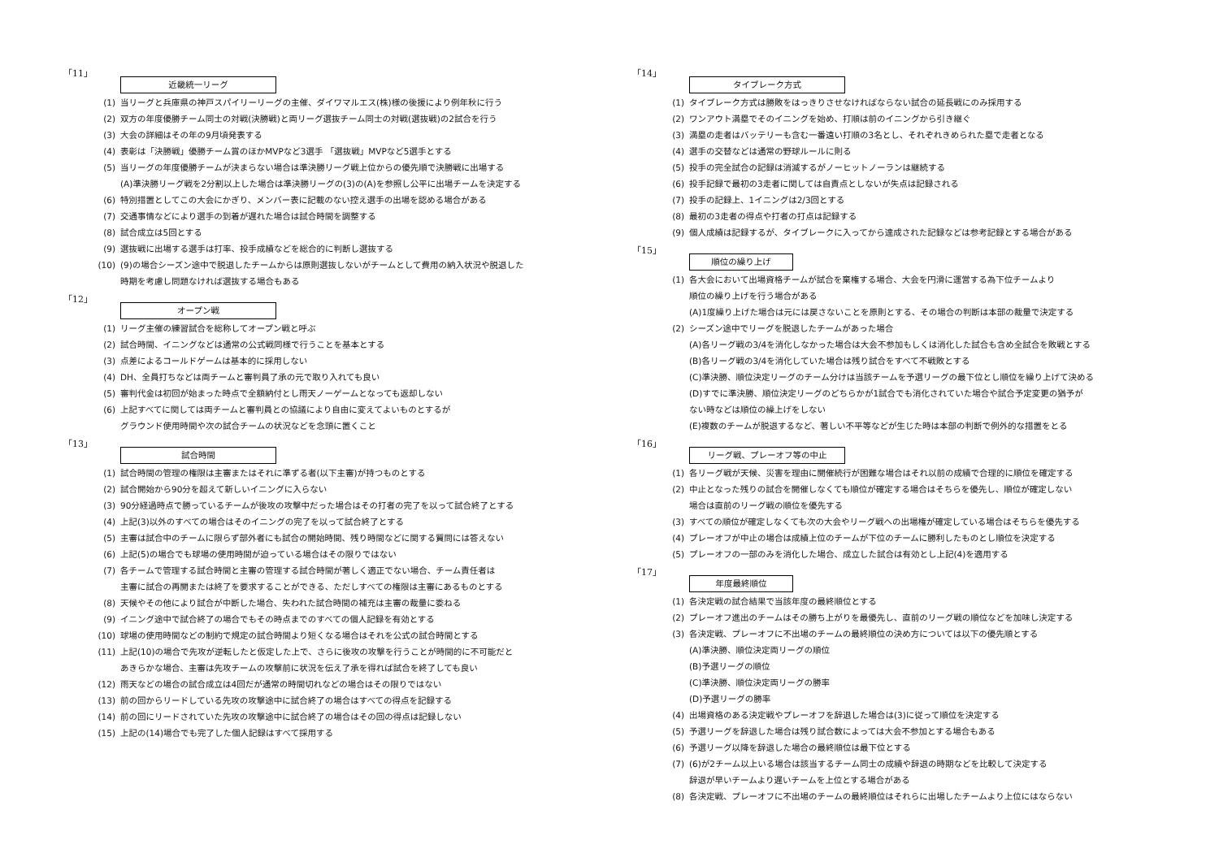「11」
近畿統一リーグ
(1) 当リーグと兵庫県の神戸スパイリーリーグの主催、ダイワマルエス(株)様の後援により例年秋に行う
(2) 双方の年度優勝チーム同士の対戦(決勝戦)と両リーグ選抜チーム同士の対戦(選抜戦)の2試合を行う
(3) 大会の詳細はその年の9月頃発表する
(4) 表彰は「決勝戦」優勝チーム賞のほかMVPなど3選手 「選抜戦」MVPなど5選手とする
(5) 当リーグの年度優勝チームが決まらない場合は準決勝リーグ戦上位からの優先順で決勝戦に出場する
(A)準決勝リーグ戦を2分割以上した場合は準決勝リーグの(3)の(A)を参照し公平に出場チームを決定する
(6) 特別措置としてこの大会にかぎり、メンバー表に記載のない控え選手の出場を認める場合がある
(7) 交通事情などにより選手の到着が遅れた場合は試合時間を調整する
(8) 試合成立は5回とする
(9) 選抜戦に出場する選手は打率、投手成績などを総合的に判断し選抜する
(10) (9)の場合シーズン途中で脱退したチームからは原則選抜しないがチームとして費用の納入状況や脱退した
時期を考慮し問題なければ選抜する場合もある
「12」
オープン戦
(1) リーグ主催の練習試合を総称してオープン戦と呼ぶ
(2) 試合時間、イニングなどは通常の公式戦同様で行うことを基本とする
(3) 点差によるコールドゲームは基本的に採用しない
(4) DH、全員打ちなどは両チームと審判員了承の元で取り入れても良い
(5) 審判代金は初回が始まった時点で全額納付とし雨天ノーゲームとなっても返却しない
(6) 上記すべてに関しては両チームと審判員との協議により自由に変えてよいものとするが
グラウンド使用時間や次の試合チームの状況などを念頭に置くこと
「13」
試合時間
(1) 試合時間の管理の権限は主審またはそれに準ずる者(以下主審)が持つものとする
(2) 試合開始から90分を超えて新しいイニングに入らない
(3) 90分経過時点で勝っているチームが後攻の攻撃中だった場合はその打者の完了を以って試合終了とする
(4) 上記(3)以外のすべての場合はそのイニングの完了を以って試合終了とする
(5) 主審は試合中のチームに限らず部外者にも試合の開始時間、残り時間などに関する質問には答えない
(6) 上記(5)の場合でも球場の使用時間が迫っている場合はその限りではない
(7) 各チームで管理する試合時間と主審の管理する試合時間が著しく適正でない場合、チーム責任者は
主審に試合の再開または終了を要求することができる、ただしすべての権限は主審にあるものとする
(8) 天候やその他により試合が中断した場合、失われた試合時間の補充は主審の裁量に委ねる
(9) イニング途中で試合終了の場合でもその時点までのすべての個人記録を有効とする
(10) 球場の使用時間などの制約で規定の試合時間より短くなる場合はそれを公式の試合時間とする
(11) 上記(10)の場合で先攻が逆転したと仮定した上で、さらに後攻の攻撃を行うことが時間的に不可能だと
あきらかな場合、主審は先攻チームの攻撃前に状況を伝え了承を得れば試合を終了しても良い
(12) 雨天などの場合の試合成立は4回だが通常の時間切れなどの場合はその限りではない
(13) 前の回からリードしている先攻の攻撃途中に試合終了の場合はすべての得点を記録する
(14) 前の回にリードされていた先攻の攻撃途中に試合終了の場合はその回の得点は記録しない
(15) 上記の(14)場合でも完了した個人記録はすべて採用する
「14」
タイブレーク方式
(1) タイブレーク方式は勝敗をはっきりさせなければならない試合の延長戦にのみ採用する
(2) ワンアウト満塁でそのイニングを始め、打順は前のイニングから引き継ぐ
(3) 満塁の走者はバッテリーも含む一番遠い打順の3名とし、それぞれきめられた塁で走者となる
(4) 選手の交替などは通常の野球ルールに則る
(5) 投手の完全試合の記録は消滅するがノーヒットノーランは継続する
(6) 投手記録で最初の3走者に関しては自責点としないが失点は記録される
(7) 投手の記録上、1イニングは2/3回とする
(8) 最初の3走者の得点や打者の打点は記録する
(9) 個人成績は記録するが、タイブレークに入ってから達成された記録などは参考記録とする場合がある
「15」
順位の繰り上げ
(1) 各大会において出場資格チームが試合を棄権する場合、大会を円滑に運営する為下位チームより
順位の繰り上げを行う場合がある
(A)1度繰り上げた場合は元には戻さないことを原則とする、その場合の判断は本部の裁量で決定する
(2) シーズン途中でリーグを脱退したチームがあった場合
(A)各リーグ戦の3/4を消化しなかった場合は大会不参加もしくは消化した試合も含め全試合を敗戦とする
(B)各リーグ戦の3/4を消化していた場合は残り試合をすべて不戦敗とする
(C)準決勝、順位決定リーグのチーム分けは当該チームを予選リーグの最下位とし順位を繰り上げて決める
(D)すでに準決勝、順位決定リーグのどちらかが1試合でも消化されていた場合や試合予定変更の猶予が
ない時などは順位の繰上げをしない
(E)複数のチームが脱退するなど、著しい不平等などが生じた時は本部の判断で例外的な措置をとる
「16」
リーグ戦、プレーオフ等の中止
(1) 各リーグ戦が天候、災害を理由に開催続行が困難な場合はそれ以前の成績で合理的に順位を確定する
(2) 中止となった残りの試合を開催しなくても順位が確定する場合はそちらを優先し、順位が確定しない
場合は直前のリーグ戦の順位を優先する
(3) すべての順位が確定しなくても次の大会やリーグ戦への出場権が確定している場合はそちらを優先する
(4) プレーオフが中止の場合は成績上位のチームが下位のチームに勝利したものとし順位を決定する
(5) プレーオフの一部のみを消化した場合、成立した試合は有効とし上記(4)を適用する
「17」
年度最終順位
(1) 各決定戦の試合結果で当該年度の最終順位とする
(2) プレーオフ進出のチームはその勝ち上がりを最優先し、直前のリーグ戦の順位などを加味し決定する
(3) 各決定戦、プレーオフに不出場のチームの最終順位の決め方については以下の優先順とする
(A)準決勝、順位決定両リーグの順位
(B)予選リーグの順位
(C)準決勝、順位決定両リーグの勝率
(D)予選リーグの勝率
(4) 出場資格のある決定戦やプレーオフを辞退した場合は(3)に従って順位を決定する
(5) 予選リーグを辞退した場合は残り試合数によっては大会不参加とする場合もある
(6) 予選リーグ以降を辞退した場合の最終順位は最下位とする
(7) (6)が2チーム以上いる場合は該当するチーム同士の成績や辞退の時期などを比較して決定する
辞退が早いチームより遅いチームを上位とする場合がある
(8) 各決定戦、プレーオフに不出場のチームの最終順位はそれらに出場したチームより上位にはならない